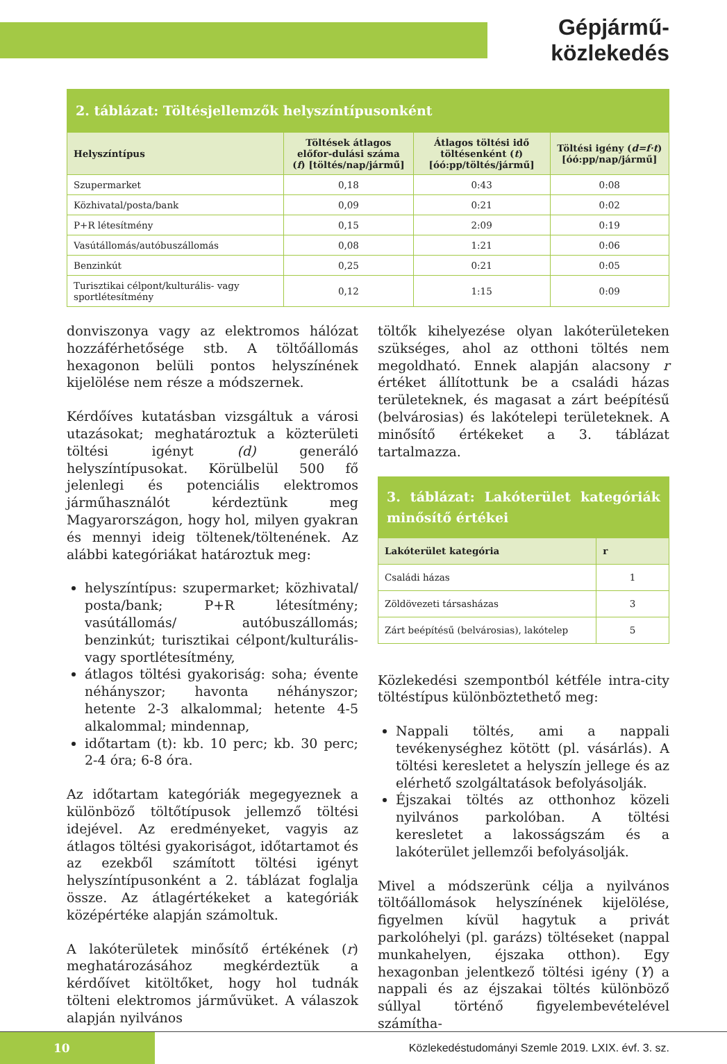Gépjármű-közlekedés
2. táblázat: Töltésjellemzők helyszíntípusonként
| Helyszíntípus | Töltések átlagos előfor-dulási száma ( f ) [töltés/nap/jármű] | Átlagos töltési idő töltésenként ( t ) [óó:pp/töltés/jármű] | Töltési igény ( d=f·t ) [óó:pp/nap/jármű] |
| --- | --- | --- | --- |
| Szupermarket | 0,18 | 0:43 | 0:08 |
| Közhivatal/posta/bank | 0,09 | 0:21 | 0:02 |
| P+R létesítmény | 0,15 | 2:09 | 0:19 |
| Vasútállomás/autóbuszállomás | 0,08 | 1:21 | 0:06 |
| Benzinkút | 0,25 | 0:21 | 0:05 |
| Turisztikai célpont/kulturális- vagy sportlétesítmény | 0,12 | 1:15 | 0:09 |
donviszonya vagy az elektromos hálózat hozzáférhetősége stb. A töltőállomás hexagonon belüli pontos helyszínének kijelölése nem része a módszernek.
Kérdőíves kutatásban vizsgáltuk a városi utazásokat; meghatároztuk a közterületi töltési igényt (d) generáló helyszíntípusokat. Körülbelül 500 fő jelenlegi és potenciális elektromos járműhasználót kérdeztünk meg Magyarországon, hogy hol, milyen gyakran és mennyi ideig töltenek/töltenének. Az alábbi kategóriákat határoztuk meg:
helyszíntípus: szupermarket; közhivatal/ posta/bank; P+R létesítmény; vasútállomás/ autóbuszállomás; benzinkút; turisztikai célpont/kulturális- vagy sportlétesítmény,
átlagos töltési gyakoriság: soha; évente néhányszor; havonta néhányszor; hetente 2-3 alkalommal; hetente 4-5 alkalommal; mindennap,
időtartam (t): kb. 10 perc; kb. 30 perc; 2-4 óra; 6-8 óra.
Az időtartam kategóriák megegyeznek a különböző töltőtípusok jellemző töltési idejével. Az eredményeket, vagyis az átlagos töltési gyakoriságot, időtartamot és az ezekből számított töltési igényt helyszíntípusonként a 2. táblázat foglalja össze. Az átlagértékeket a kategóriák középértéke alapján számoltuk.
A lakóterületek minősítő értékének (r) meghatározásához megkérdeztük a kérdőívet kitöltőket, hogy hol tudnák tölteni elektromos járművüket. A válaszok alapján nyilvános
töltők kihelyezése olyan lakóterületeken szükséges, ahol az otthoni töltés nem megoldható. Ennek alapján alacsony r értéket állítottunk be a családi házas területeknek, és magasat a zárt beépítésű (belvárosias) és lakótelepi területeknek. A minősítő értékeket a 3. táblázat tartalmazza.
3. táblázat: Lakóterület kategóriák minősítő értékei
| Lakóterület kategória | r |
| --- | --- |
| Családi házas | 1 |
| Zöldövezeti társasházas | 3 |
| Zárt beépítésű (belvárosias), lakótelep | 5 |
Közlekedési szempontból kétféle intra-city töltéstípus különböztethető meg:
Nappali töltés, ami a nappali tevékenységhez kötött (pl. vásárlás). A töltési keresletet a helyszín jellege és az elérhető szolgáltatások befolyásolják.
Éjszakai töltés az otthonhoz közeli nyilvános parkolóban. A töltési keresletet a lakosságszám és a lakóterület jellemzői befolyásolják.
Mivel a módszerünk célja a nyilvános töltőállomások helyszínének kijelölése, figyelmen kívül hagytuk a privát parkolóhelyi (pl. garázs) töltéseket (nappal munkahelyen, éjszaka otthon). Egy hexagonban jelentkező töltési igény (Y) a nappali és az éjszakai töltés különböző súllyal történő figyelembevételével számítha-
10
Közlekedéstudományi Szemle 2019. LXIX. évf. 3. sz.